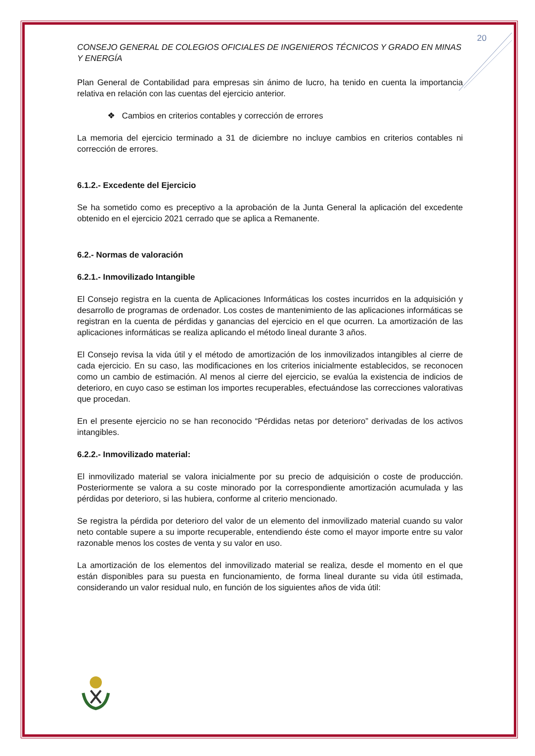20
CONSEJO GENERAL DE COLEGIOS OFICIALES DE INGENIEROS TÉCNICOS Y GRADO EN MINAS Y ENERGÍA
Plan General de Contabilidad para empresas sin ánimo de lucro, ha tenido en cuenta la importancia relativa en relación con las cuentas del ejercicio anterior.
❖ Cambios en criterios contables y corrección de errores
La memoria del ejercicio terminado a 31 de diciembre no incluye cambios en criterios contables ni corrección de errores.
6.1.2.- Excedente del Ejercicio
Se ha sometido como es preceptivo a la aprobación de la Junta General la aplicación del excedente obtenido en el ejercicio 2021 cerrado que se aplica a Remanente.
6.2.- Normas de valoración
6.2.1.- Inmovilizado Intangible
El Consejo registra en la cuenta de Aplicaciones Informáticas los costes incurridos en la adquisición y desarrollo de programas de ordenador. Los costes de mantenimiento de las aplicaciones informáticas se registran en la cuenta de pérdidas y ganancias del ejercicio en el que ocurren. La amortización de las aplicaciones informáticas se realiza aplicando el método lineal durante 3 años.
El Consejo revisa la vida útil y el método de amortización de los inmovilizados intangibles al cierre de cada ejercicio. En su caso, las modificaciones en los criterios inicialmente establecidos, se reconocen como un cambio de estimación. Al menos al cierre del ejercicio, se evalúa la existencia de indicios de deterioro, en cuyo caso se estiman los importes recuperables, efectuándose las correcciones valorativas que procedan.
En el presente ejercicio no se han reconocido “Pérdidas netas por deterioro” derivadas de los activos intangibles.
6.2.2.- Inmovilizado material:
El inmovilizado material se valora inicialmente por su precio de adquisición o coste de producción. Posteriormente se valora a su coste minorado por la correspondiente amortización acumulada y las pérdidas por deterioro, si las hubiera, conforme al criterio mencionado.
Se registra la pérdida por deterioro del valor de un elemento del inmovilizado material cuando su valor neto contable supere a su importe recuperable, entendiendo éste como el mayor importe entre su valor razonable menos los costes de venta y su valor en uso.
La amortización de los elementos del inmovilizado material se realiza, desde el momento en el que están disponibles para su puesta en funcionamiento, de forma lineal durante su vida útil estimada, considerando un valor residual nulo, en función de los siguientes años de vida útil: